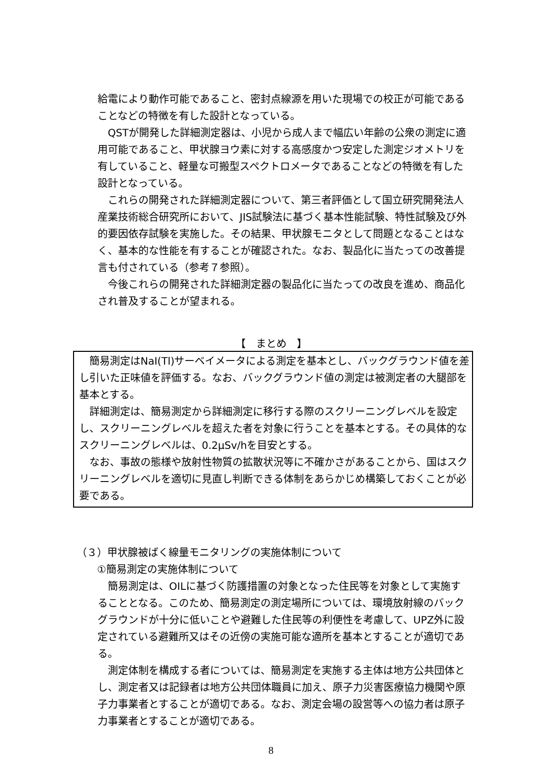給電により動作可能であること、密封点線源を用いた現場での校正が可能であることなどの特徴を有した設計となっている。
QSTが開発した詳細測定器は、小児から成人まで幅広い年齢の公衆の測定に適用可能であること、甲状腺ヨウ素に対する高感度かつ安定した測定ジオメトリを有していること、軽量な可搬型スペクトロメータであることなどの特徴を有した設計となっている。
これらの開発された詳細測定器について、第三者評価として国立研究開発法人産業技術総合研究所において、JIS試験法に基づく基本性能試験、特性試験及び外的要因依存試験を実施した。その結果、甲状腺モニタとして問題となることはなく、基本的な性能を有することが確認された。なお、製品化に当たっての改善提言も付されている（参考７参照）。
今後これらの開発された詳細測定器の製品化に当たっての改良を進め、商品化され普及することが望まれる。
【　まとめ　】
簡易測定はNaI(Tl)サーベイメータによる測定を基本とし、バックグラウンド値を差し引いた正味値を評価する。なお、バックグラウンド値の測定は被測定者の大腿部を基本とする。
詳細測定は、簡易測定から詳細測定に移行する際のスクリーニングレベルを設定し、スクリーニングレベルを超えた者を対象に行うことを基本とする。その具体的なスクリーニングレベルは、0.2μSv/hを目安とする。
なお、事故の態様や放射性物質の拡散状況等に不確かさがあることから、国はスクリーニングレベルを適切に見直し判断できる体制をあらかじめ構築しておくことが必要である。
（３）甲状腺被ばく線量モニタリングの実施体制について
①簡易測定の実施体制について
簡易測定は、OILに基づく防護措置の対象となった住民等を対象として実施することとなる。このため、簡易測定の測定場所については、環境放射線のバックグラウンドが十分に低いことや避難した住民等の利便性を考慮して、UPZ外に設定されている避難所又はその近傍の実施可能な適所を基本とすることが適切である。
測定体制を構成する者については、簡易測定を実施する主体は地方公共団体とし、測定者又は記録者は地方公共団体職員に加え、原子力災害医療協力機関や原子力事業者とすることが適切である。なお、測定会場の設営等への協力者は原子力事業者とすることが適切である。
8